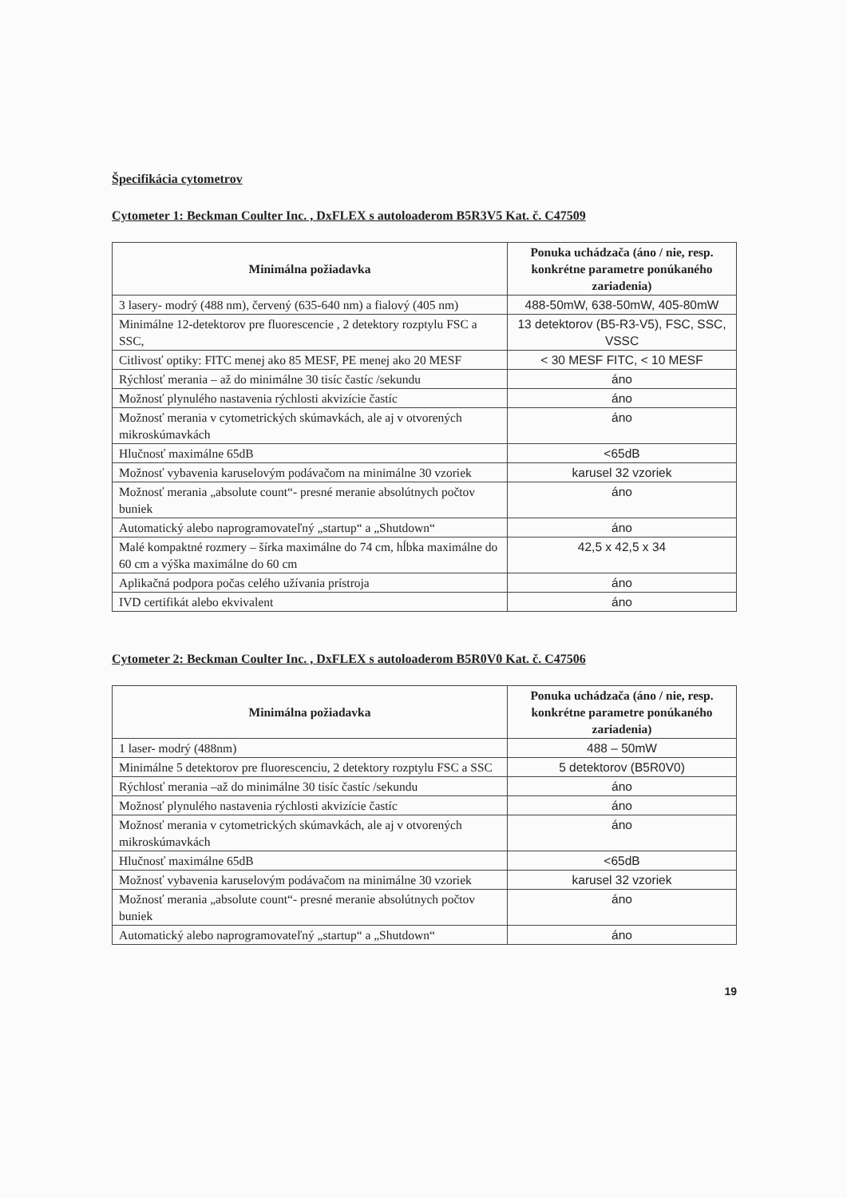Špecifikácia cytometrov
Cytometer 1: Beckman Coulter Inc. , DxFLEX s autoloaderom B5R3V5 Kat. č. C47509
| Minimálna požiadavka | Ponuka uchádzača (áno / nie, resp. konkrétne parametre ponúkaného zariadenia) |
| --- | --- |
| 3 lasery- modrý (488 nm), červený (635-640 nm) a fialový (405 nm) | 488-50mW, 638-50mW, 405-80mW |
| Minimálne 12-detektorov pre fluorescencie , 2 detektory rozptylu FSC a SSC, | 13 detektorov (B5-R3-V5), FSC, SSC, VSSC |
| Citlivosť optiky: FITC menej ako 85 MESF, PE menej ako 20 MESF | < 30 MESF FITC, < 10 MESF |
| Rýchlosť merania – až do minimálne 30 tisíc častíc /sekundu | áno |
| Možnosť plynulého nastavenia rýchlosti akvizície častíc | áno |
| Možnosť merania v cytometrických skúmavkách, ale aj v otvorených mikroskúmavkách | áno |
| Hlučnosť maximálne 65dB | <65dB |
| Možnosť vybavenia karuselovým podávačom na minimálne 30 vzoriek | karusel 32 vzoriek |
| Možnosť merania „absolute count“- presné meranie absolútnych počtov buniek | áno |
| Automatický alebo naprogramovateľný „startup“ a „Shutdown“ | áno |
| Malé kompaktné rozmery – šírka maximálne do 74 cm, hĺbka maximálne do 60 cm a výška maximálne do 60 cm | 42,5 x 42,5 x 34 |
| Aplikačná podpora počas celého užívania prístroja | áno |
| IVD certifikát alebo ekvivalent | áno |
Cytometer 2: Beckman Coulter Inc. , DxFLEX s autoloaderom B5R0V0 Kat. č. C47506
| Minimálna požiadavka | Ponuka uchádzača (áno / nie, resp. konkrétne parametre ponúkaného zariadenia) |
| --- | --- |
| 1 laser- modrý (488nm) | 488 – 50mW |
| Minimálne 5 detektorov pre fluorescenciu, 2 detektory rozptylu FSC a SSC | 5 detektorov (B5R0V0) |
| Rýchlosť merania –až do minimálne 30 tisíc častíc /sekundu | áno |
| Možnosť plynulého nastavenia rýchlosti akvizície častíc | áno |
| Možnosť merania v cytometrických skúmavkách, ale aj v otvorených mikroskúmavkách | áno |
| Hlučnosť maximálne 65dB | <65dB |
| Možnosť vybavenia karuselovým podávačom na minimálne 30 vzoriek | karusel 32 vzoriek |
| Možnosť merania „absolute count“- presné meranie absolútnych počtov buniek | áno |
| Automatický alebo naprogramovateľný „startup“ a „Shutdown“ | áno |
19